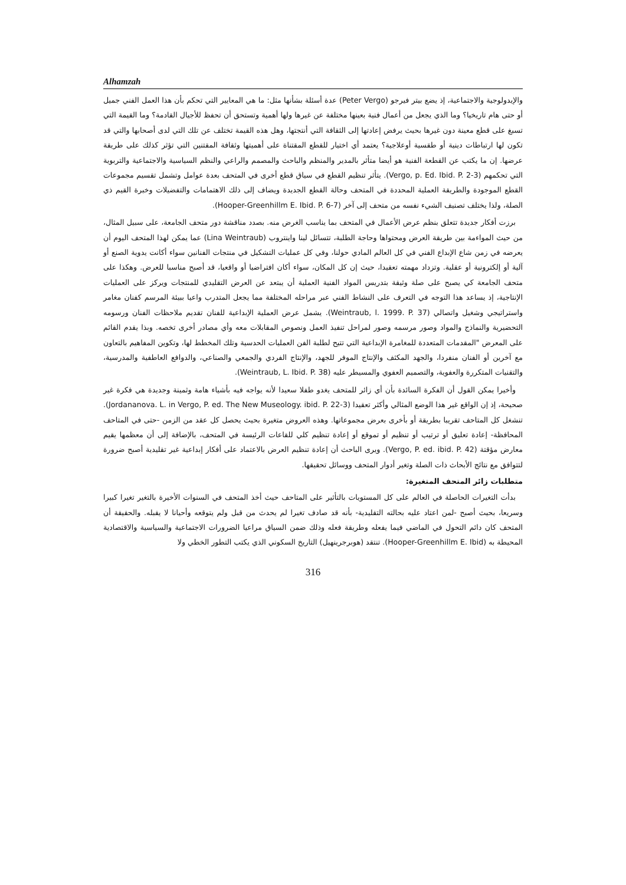Alhamzah
والإيدولوجية والاجتماعية، إذ يضع بيتر فيرجو (Peter Vergo) عدة أسئلة بشأنها مثل: ما هي المعايير التي تحكم بأن هذا العمل الفني جميل أو حتى هام تاريخيا؟ وما الذي يجعل من أعمال فنية بعينها مختلفة عن غيرها ولها أهمية وتستحق أن تحفظ للأجيال القادمة؟ وما القيمة التي تسبغ على قطع معينة دون غيرها بحيث يرفض إعادتها إلى الثقافة التي أنتجتها، وهل هذه القيمة تختلف عن تلك التي لدى أصحابها والتي قد تكون لها ارتباطات دينية أو طقسية أوعلاجية؟ يعتمد أي اختيار للقطع المقتناة على أهميتها وثقافة المقتنين التي تؤثر كذلك على طريقة عرضها. إن ما يكتب عن القطعة الفنية هو أيضا متأثر بالمدير والمنظم والباحث والمصمم والراعي والنظم السياسية والاجتماعية والتربوية التي تحكمهم (Vergo, p. Ed. Ibid. P. 2-3). يتأثر تنظيم القطع في سياق قطع أخرى في المتحف بعدة عوامل وتشمل تقسيم مجموعات القطع الموجودة والطريقة العملية المحددة في المتحف وحالة القطع الجديدة ويضاف إلى ذلك الاهتمامات والتفضيلات وخبرة القيم ذي الصلة، ولذا يختلف تصنيف الشيء نفسه من متحف إلى آخر (Hooper-Greenhillm E. Ibid. P. 6-7).
برزت أفكار جديدة تتعلق بنظم عرض الأعمال في المتحف بما يناسب الغرض منه. بصدد مناقشة دور متحف الجامعة، على سبيل المثال، من حيث المواءمة بين طريقة العرض ومحتواها وحاجة الطلبة، تتسائل لينا واينتروب (Lina Weintraub) عما يمكن لهذا المتحف اليوم أن يعرضه في زمن شاع الإبداع الفني في كل العالم المادي حولنا، وفي كل عمليات التشكيل في منتجات الفنانين سواء أكانت يدوية الصنع أو آلية أو إلكترونية أو عقلية. وتزداد مهمته تعقيدا، حيث إن كل المكان، سواء أكان افتراضيا أو واقعيا، قد أصبح مناسبا للعرض. وهكذا على متحف الجامعة كي يصبح على صلة وثيقة بتدريس المواد الفنية العملية أن يبتعد عن العرض التقليدي للمنتجات ويركز على العمليات الإنتاجية، إذ يساعد هذا التوجه في التعرف على النشاط الفني عبر مراحله المختلفة مما يجعل المتدرب واعيا ببيئة المرسم كفنان مغامر واستراتيجي وشغيل واتصالي (Weintraub, l. 1999. P. 37). يشمل عرض العملية الإبداعية للفنان تقديم ملاحظات الفنان ورسومه التحضيرية والنماذج والمواد وصور مرسمه وصور لمراحل تنفيذ العمل ونصوص المقابلات معه وأي مصادر أخرى تخصه. وبذا يقدم القائم على المعرض "المقدمات المتعددة للمغامرة الإبداعية التي تتيح لطلبة الفن العمليات الحدسية وتلك المخطط لها، وتكوين المفاهيم بالتعاون مع آخرين أو الفنان منفردا، والجهد المكثف والإنتاج الموفر للجهد، والإنتاج الفردي والجمعي والصناعي، والدوافع العاطفية والمدرسية، والتقنيات المتكررة والعفوية، والتصميم العفوي والمسيطر عليه (Weintraub, L. Ibid. P. 38).
وأخيرا يمكن القول أن الفكرة السائدة بأن أي زائر للمتحف يغدو طفلا سعيدا لأنه يواجه فيه بأشياء هامة وثمينة وجديدة هي فكرة غير صحيحة، إذ إن الواقع غير هذا الوضع المثالي وأكثر تعقيدا (Jordananova. L. in Vergo, P. ed. The New Museology. ibid. P. 22-3). تنشغل كل المتاحف تقريبا بطريقة أو بأخرى بعرض مجموعاتها. وهذه العروض متغيرة بحيث يحصل كل عقد من الزمن -حتى في المتاحف المحافظة- إعادة تعليق أو ترتيب أو تنظيم أو تموقع أو إعادة تنظيم كلي للقاعات الرئيسة في المتحف، بالإضافة إلى أن معظمها يقيم معارض مؤقتة (Vergo, P. ed. ibid. P. 42). ويرى الباحث أن إعادة تنظيم العرض بالاعتماد على أفكار إبداعية غير تقليدية أصبح ضرورة لتتوافق مع نتائج الأبحاث ذات الصلة وتغير أدوار المتحف ووسائل تحقيقها.
متطلبات زائر المتحف المتغيرة:
بدأت التغيرات الحاصلة في العالم على كل المستويات بالتأثير على المتاحف حيث أخذ المتحف في السنوات الأخيرة بالتغير تغيرا كبيرا وسريعا، بحيث أصبح -لمن اعتاد عليه بحالته التقليدية- بأنه قد صادف تغيرا لم يحدث من قبل ولم يتوقعه وأحيانا لا يقبله. والحقيقة أن المتحف كان دائم التحول في الماضي فيما يفعله وطريقة فعله وذلك ضمن السياق مراعيا الضرورات الاجتماعية والسياسية والاقتصادية المحيطة به (Hooper-Greenhillm E. Ibid). تنتقد (هوبرجرينهيل) التاريخ السكوني الذي يكتب التطور الخطي ولا
316